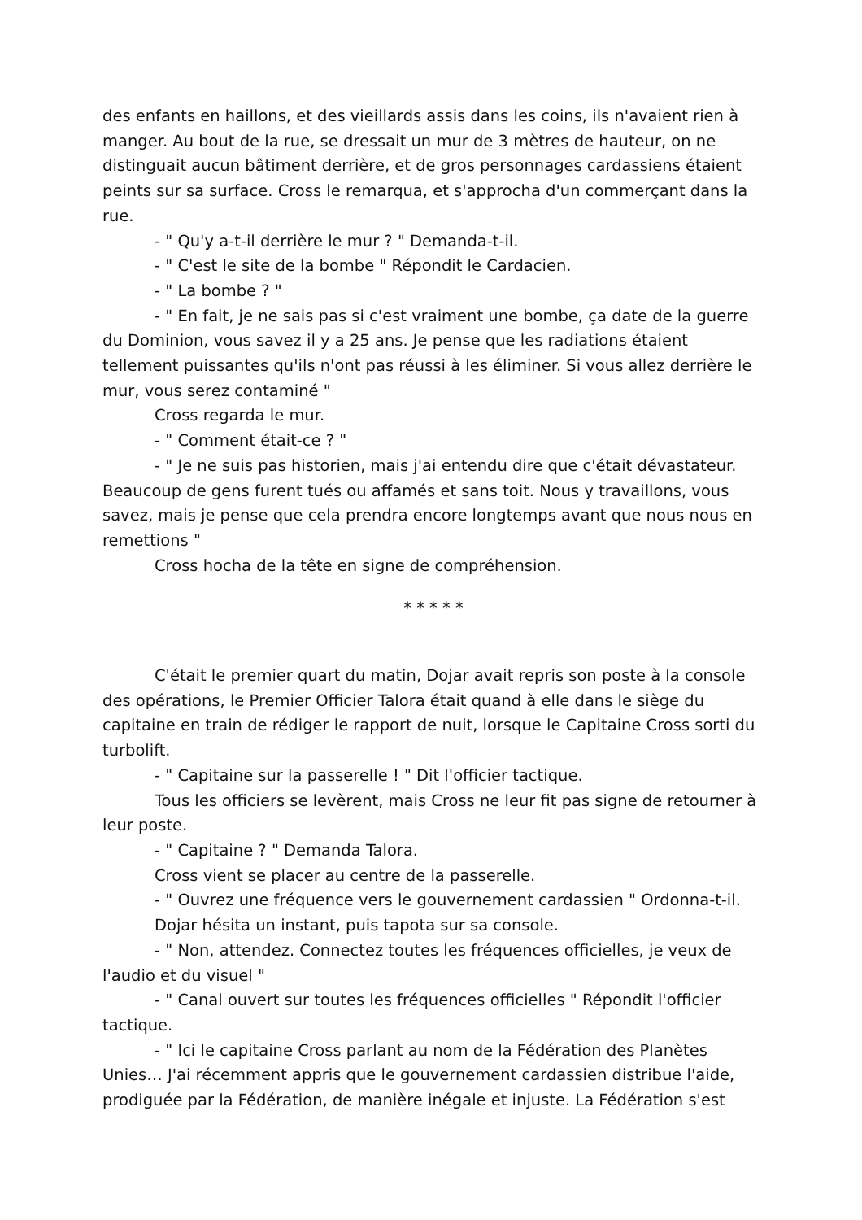des enfants en haillons, et des vieillards assis dans les coins, ils n'avaient rien à manger. Au bout de la rue, se dressait un mur de 3 mètres de hauteur, on ne distinguait aucun bâtiment derrière, et de gros personnages cardassiens étaient peints sur sa surface. Cross le remarqua, et s'approcha d'un commerçant dans la rue.
- " Qu'y a-t-il derrière le mur ? " Demanda-t-il.
- " C'est le site de la bombe " Répondit le Cardacien.
- " La bombe ? "
- " En fait, je ne sais pas si c'est vraiment une bombe, ça date de la guerre du Dominion, vous savez il y a 25 ans. Je pense que les radiations étaient tellement puissantes qu'ils n'ont pas réussi à les éliminer. Si vous allez derrière le mur, vous serez contaminé "
Cross regarda le mur.
- " Comment était-ce ? "
- " Je ne suis pas historien, mais j'ai entendu dire que c'était dévastateur. Beaucoup de gens furent tués ou affamés et sans toit. Nous y travaillons, vous savez, mais je pense que cela prendra encore longtemps avant que nous nous en remettions "
Cross hocha de la tête en signe de compréhension.
* * * * *
C'était le premier quart du matin, Dojar avait repris son poste à la console des opérations, le Premier Officier Talora était quand à elle dans le siège du capitaine en train de rédiger le rapport de nuit, lorsque le Capitaine Cross sorti du turbolift.
- " Capitaine sur la passerelle ! " Dit l'officier tactique.
Tous les officiers se levèrent, mais Cross ne leur fit pas signe de retourner à leur poste.
- " Capitaine ? " Demanda Talora.
Cross vient se placer au centre de la passerelle.
- " Ouvrez une fréquence vers le gouvernement cardassien " Ordonna-t-il.
Dojar hésita un instant, puis tapota sur sa console.
- " Non, attendez. Connectez toutes les fréquences officielles, je veux de l'audio et du visuel "
- " Canal ouvert sur toutes les fréquences officielles " Répondit l'officier tactique.
- " Ici le capitaine Cross parlant au nom de la Fédération des Planètes Unies… J'ai récemment appris que le gouvernement cardassien distribue l'aide, prodiguée par la Fédération, de manière inégale et injuste. La Fédération s'est